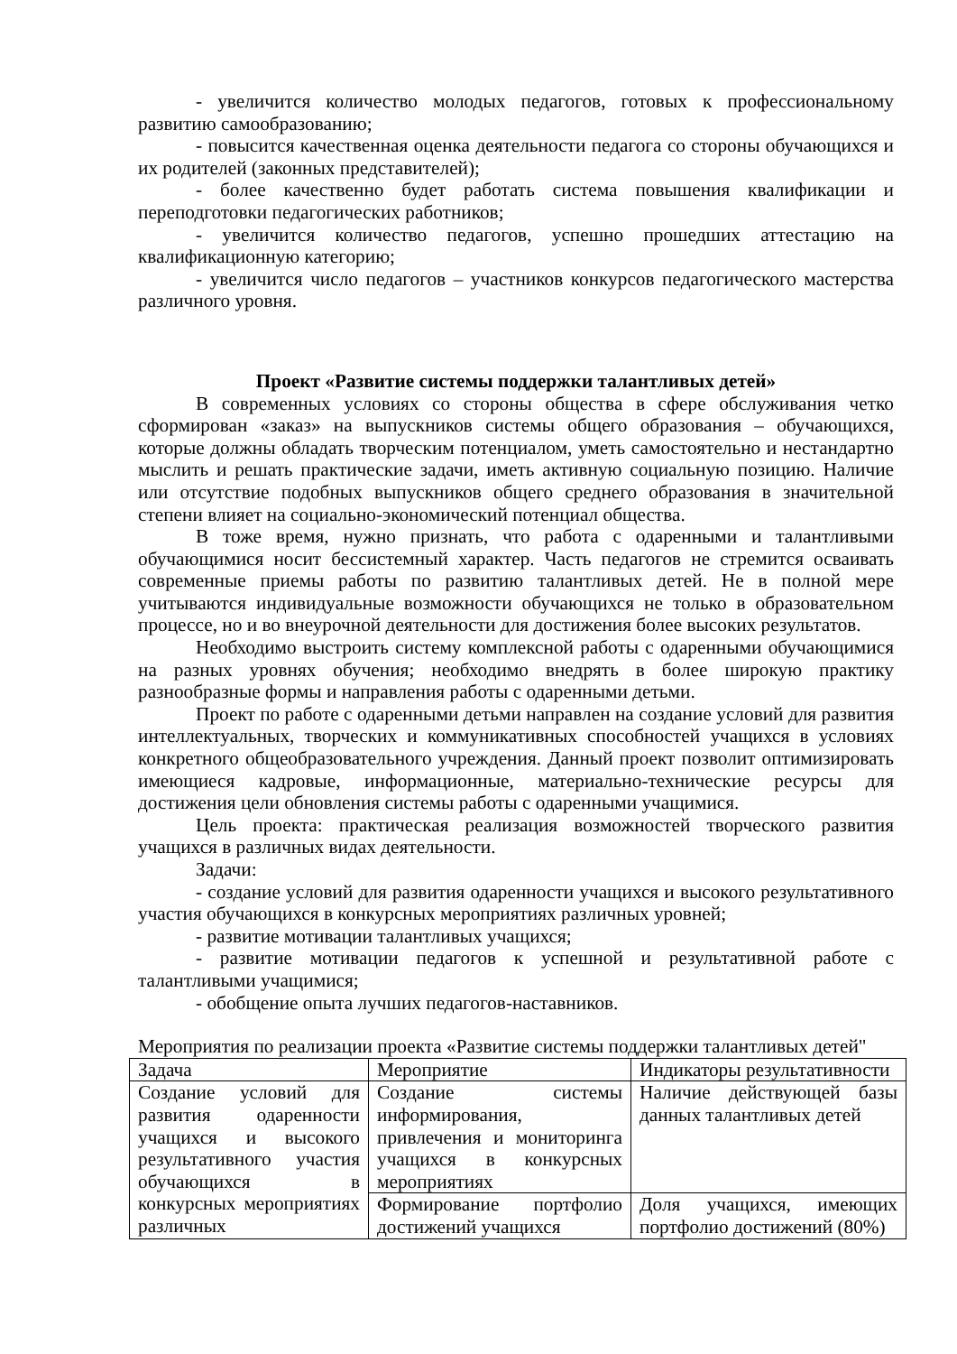- увеличится количество молодых педагогов, готовых к профессиональному развитию самообразованию;
- повысится качественная оценка деятельности педагога со стороны обучающихся и их родителей (законных представителей);
- более качественно будет работать система повышения квалификации и переподготовки педагогических работников;
- увеличится количество педагогов, успешно прошедших аттестацию на квалификационную категорию;
- увеличится число педагогов – участников конкурсов педагогического мастерства различного уровня.
Проект «Развитие системы поддержки талантливых детей»
В современных условиях со стороны общества в сфере обслуживания четко сформирован «заказ» на выпускников системы общего образования – обучающихся, которые должны обладать творческим потенциалом, уметь самостоятельно и нестандартно мыслить и решать практические задачи, иметь активную социальную позицию. Наличие или отсутствие подобных выпускников общего среднего образования в значительной степени влияет на социально-экономический потенциал общества.
В тоже время, нужно признать, что работа с одаренными и талантливыми обучающимися носит бессистемный характер. Часть педагогов не стремится осваивать современные приемы работы по развитию талантливых детей. Не в полной мере учитываются индивидуальные возможности обучающихся не только в образовательном процессе, но и во внеурочной деятельности для достижения более высоких результатов.
Необходимо выстроить систему комплексной работы с одаренными обучающимися на разных уровнях обучения; необходимо внедрять в более широкую практику разнообразные формы и направления работы с одаренными детьми.
Проект по работе с одаренными детьми направлен на создание условий для развития интеллектуальных, творческих и коммуникативных способностей учащихся в условиях конкретного общеобразовательного учреждения. Данный проект позволит оптимизировать имеющиеся кадровые, информационные, материально-технические ресурсы для достижения цели обновления системы работы с одаренными учащимися.
Цель проекта: практическая реализация возможностей творческого развития учащихся в различных видах деятельности.
Задачи:
- создание условий для развития одаренности учащихся и высокого результативного участия обучающихся в конкурсных мероприятиях различных уровней;
- развитие мотивации талантливых учащихся;
- развитие мотивации педагогов к успешной и результативной работе с талантливыми учащимися;
- обобщение опыта лучших педагогов-наставников.
Мероприятия по реализации проекта «Развитие системы поддержки талантливых детей"
| Задача | Мероприятие | Индикаторы результативности |
| Создание условий для развития одаренности учащихся и высокого результативного участия обучающихся в конкурсных мероприятиях различных | Создание системы информирования, привлечения и мониторинга учащихся в конкурсных мероприятиях | Наличие действующей базы данных талантливых детей |
| | Формирование портфолио достижений учащихся | Доля учащихся, имеющих портфолио достижений (80%) |